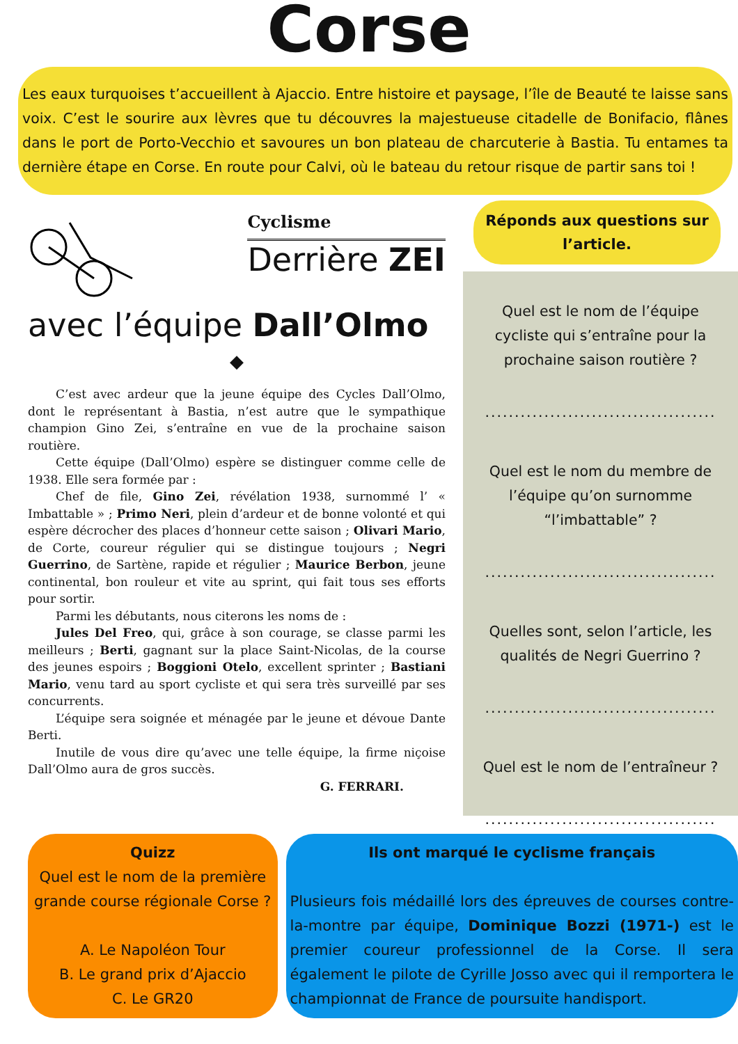Corse
Les eaux turquoises t’accueillent à Ajaccio. Entre histoire et paysage, l’île de Beauté te laisse sans voix. C’est le sourire aux lèvres que tu découvres la majestueuse citadelle de Bonifacio, flânes dans le port de Porto-Vecchio et savoures un bon plateau de charcuterie à Bastia. Tu entames ta dernière étape en Corse. En route pour Calvi, où le bateau du retour risque de partir sans toi !
Cyclisme
Derrière ZEI
avec l’équipe Dall’Olmo
◆
C’est avec ardeur que la jeune équipe des Cycles Dall’Olmo, dont le représentant à Bastia, n’est autre que le sympathique champion Gino Zei, s’entraîne en vue de la prochaine saison routière.
Cette équipe (Dall’Olmo) espère se distinguer comme celle de 1938. Elle sera formée par :
Chef de file, Gino Zei, révélation 1938, surnommé l’ « Imbattable » ; Primo Neri, plein d’ardeur et de bonne volonté et qui espère décrocher des places d’honneur cette saison ; Olivari Mario, de Corte, coureur régulier qui se distingue toujours ; Negri Guerrino, de Sartène, rapide et régulier ; Maurice Berbon, jeune continental, bon rouleur et vite au sprint, qui fait tous ses efforts pour sortir.
Parmi les débutants, nous citerons les noms de :
Jules Del Freo, qui, grâce à son courage, se classe parmi les meilleurs ; Berti, gagnant sur la place Saint-Nicolas, de la course des jeunes espoirs ; Boggioni Otelo, excellent sprinter ; Bastiani Mario, venu tard au sport cycliste et qui sera très surveillé par ses concurrents.
L’équipe sera soignée et ménagée par le jeune et dévoue Dante Berti.
Inutile de vous dire qu’avec une telle équipe, la firme niçoise Dall’Olmo aura de gros succès.
G. FERRARI.
Réponds aux questions sur l’article.
Quel est le nom de l’équipe cycliste qui s’entraîne pour la prochaine saison routière ?
.......................................
Quel est le nom du membre de l’équipe qu’on surnomme “l’imbattable” ?
.......................................
Quelles sont, selon l’article, les qualités de Negri Guerrino ?
.......................................
Quel est le nom de l’entraîneur ?
.......................................
Quizz
Quel est le nom de la première grande course régionale Corse ?
A. Le Napoléon Tour
B. Le grand prix d’Ajaccio
C. Le GR20
Ils ont marqué le cyclisme français
Plusieurs fois médaillé lors des épreuves de courses contre-la-montre par équipe, Dominique Bozzi (1971-) est le premier coureur professionnel de la Corse. Il sera également le pilote de Cyrille Josso avec qui il remportera le championnat de France de poursuite handisport.